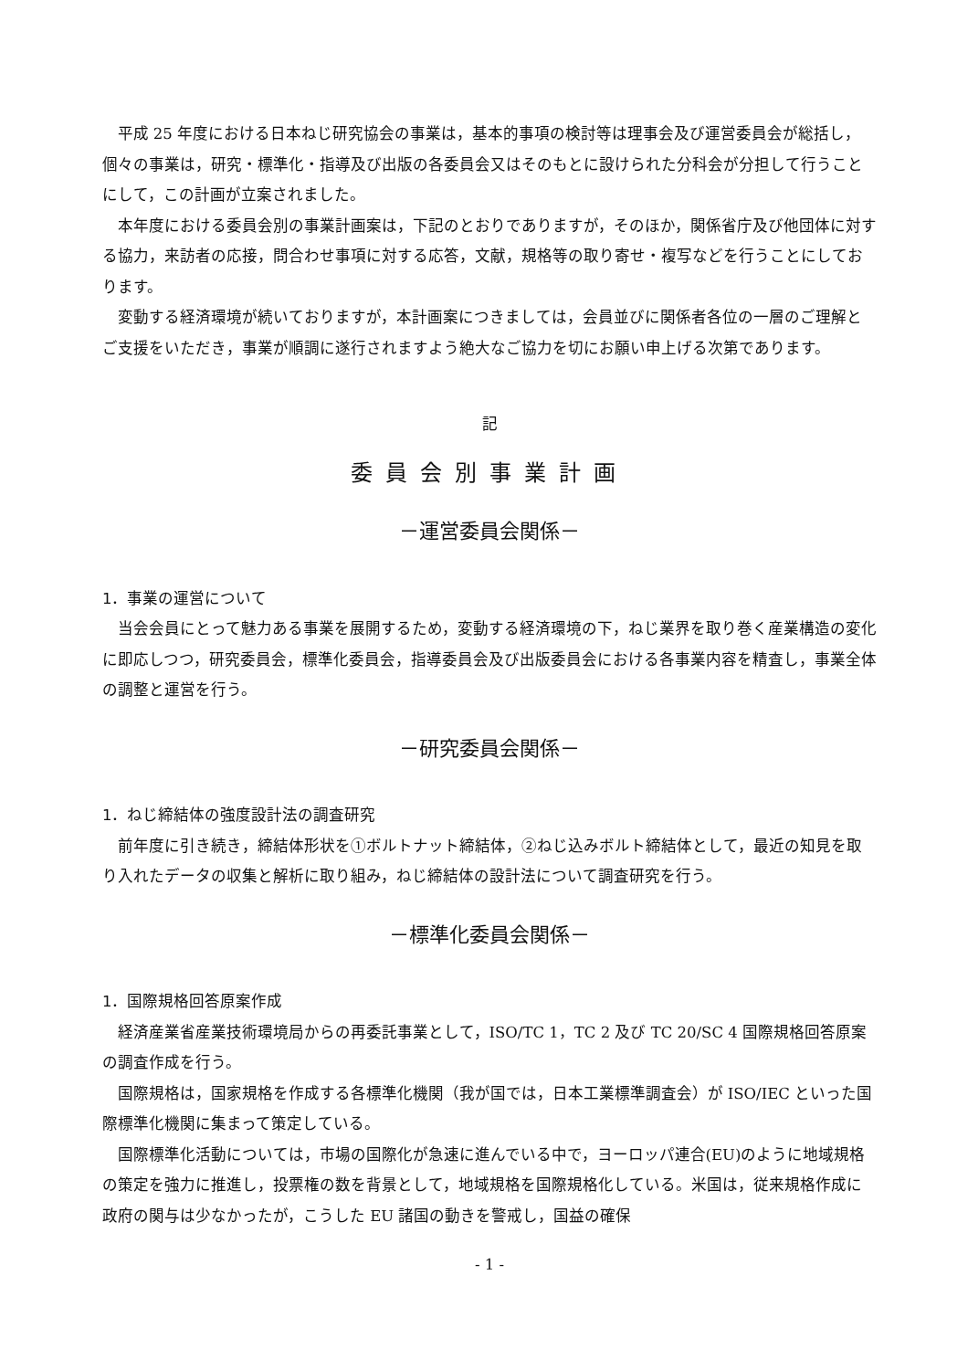平成 25 年度における日本ねじ研究協会の事業は，基本的事項の検討等は理事会及び運営委員会が総括し，個々の事業は，研究・標準化・指導及び出版の各委員会又はそのもとに設けられた分科会が分担して行うことにして，この計画が立案されました。
本年度における委員会別の事業計画案は，下記のとおりでありますが，そのほか，関係省庁及び他団体に対する協力，来訪者の応接，問合わせ事項に対する応答，文献，規格等の取り寄せ・複写などを行うことにしております。
変動する経済環境が続いておりますが，本計画案につきましては，会員並びに関係者各位の一層のご理解とご支援をいただき，事業が順調に遂行されますよう絶大なご協力を切にお願い申上げる次第であります。
記
委員会別事業計画
－運営委員会関係－
1．事業の運営について
当会会員にとって魅力ある事業を展開するため，変動する経済環境の下，ねじ業界を取り巻く産業構造の変化に即応しつつ，研究委員会，標準化委員会，指導委員会及び出版委員会における各事業内容を精査し，事業全体の調整と運営を行う。
－研究委員会関係－
1．ねじ締結体の強度設計法の調査研究
前年度に引き続き，締結体形状を①ボルトナット締結体，②ねじ込みボルト締結体として，最近の知見を取り入れたデータの収集と解析に取り組み，ねじ締結体の設計法について調査研究を行う。
－標準化委員会関係－
1．国際規格回答原案作成
経済産業省産業技術環境局からの再委託事業として，ISO/TC 1，TC 2 及び TC 20/SC 4 国際規格回答原案の調査作成を行う。
国際規格は，国家規格を作成する各標準化機関（我が国では，日本工業標準調査会）が ISO/IEC といった国際標準化機関に集まって策定している。
国際標準化活動については，市場の国際化が急速に進んでいる中で，ヨーロッパ連合(EU)のように地域規格の策定を強力に推進し，投票権の数を背景として，地域規格を国際規格化している。米国は，従来規格作成に政府の関与は少なかったが，こうした EU 諸国の動きを警戒し，国益の確保
- 1 -